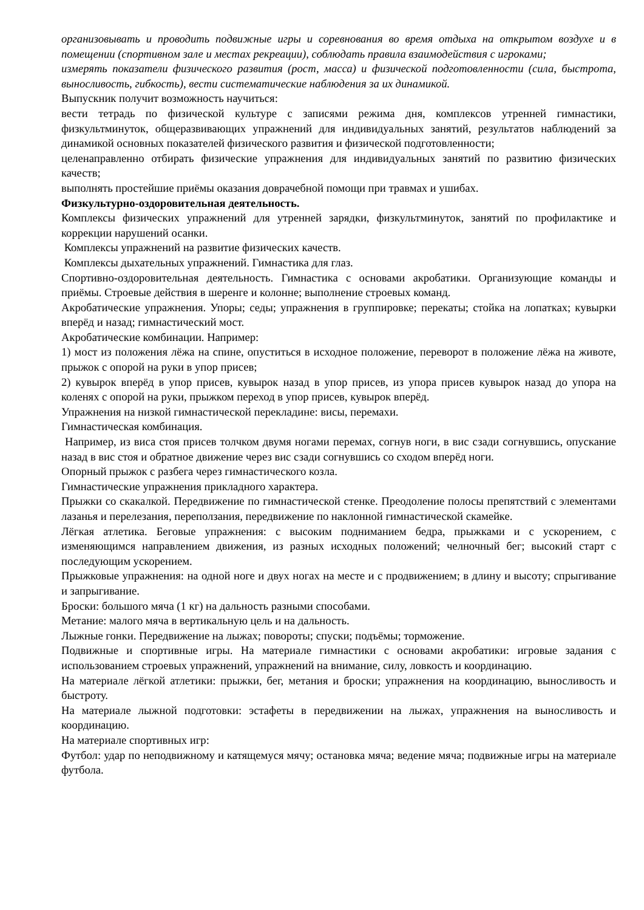организовывать и проводить подвижные игры и соревнования во время отдыха на открытом воздухе и в помещении (спортивном зале и местах рекреации), соблюдать правила взаимодействия с игроками;
измерять показатели физического развития (рост, масса) и физической подготовленности (сила, быстрота, выносливость, гибкость), вести систематические наблюдения за их динамикой.
Выпускник получит возможность научиться:
вести тетрадь по физической культуре с записями режима дня, комплексов утренней гимнастики, физкультминуток, общеразвивающих упражнений для индивидуальных занятий, результатов наблюдений за динамикой основных показателей физического развития и физической подготовленности;
целенаправленно отбирать физические упражнения для индивидуальных занятий по развитию физических качеств;
выполнять простейшие приёмы оказания доврачебной помощи при травмах и ушибах.
Физкультурно-оздоровительная деятельность.
Комплексы физических упражнений для утренней зарядки, физкультминуток, занятий по профилактике и коррекции нарушений осанки.
Комплексы упражнений на развитие физических качеств.
Комплексы дыхательных упражнений. Гимнастика для глаз.
Спортивно-оздоровительная деятельность. Гимнастика с основами акробатики. Организующие команды и приёмы. Строевые действия в шеренге и колонне; выполнение строевых команд.
Акробатические упражнения. Упоры; седы; упражнения в группировке; перекаты; стойка на лопатках; кувырки вперёд и назад; гимнастический мост.
Акробатические комбинации. Например:
1) мост из положения лёжа на спине, опуститься в исходное положение, переворот в положение лёжа на животе, прыжок с опорой на руки в упор присев;
2) кувырок вперёд в упор присев, кувырок назад в упор присев, из упора присев кувырок назад до упора на коленях с опорой на руки, прыжком переход в упор присев, кувырок вперёд.
Упражнения на низкой гимнастической перекладине: висы, перемахи.
Гимнастическая комбинация.
Например, из виса стоя присев толчком двумя ногами перемах, согнув ноги, в вис сзади согнувшись, опускание назад в вис стоя и обратное движение через вис сзади согнувшись со сходом вперёд ноги.
Опорный прыжок с разбега через гимнастического козла.
Гимнастические упражнения прикладного характера.
Прыжки со скакалкой. Передвижение по гимнастической стенке. Преодоление полосы препятствий с элементами лазанья и перелезания, переползания, передвижение по наклонной гимнастической скамейке.
Лёгкая атлетика. Беговые упражнения: с высоким подниманием бедра, прыжками и с ускорением, с изменяющимся направлением движения, из разных исходных положений; челночный бег; высокий старт с последующим ускорением.
Прыжковые упражнения: на одной ноге и двух ногах на месте и с продвижением; в длину и высоту; спрыгивание и запрыгивание.
Броски: большого мяча (1 кг) на дальность разными способами.
Метание: малого мяча в вертикальную цель и на дальность.
Лыжные гонки. Передвижение на лыжах; повороты; спуски; подъёмы; торможение.
Подвижные и спортивные игры. На материале гимнастики с основами акробатики: игровые задания с использованием строевых упражнений, упражнений на внимание, силу, ловкость и координацию.
На материале лёгкой атлетики: прыжки, бег, метания и броски; упражнения на координацию, выносливость и быстроту.
На материале лыжной подготовки: эстафеты в передвижении на лыжах, упражнения на выносливость и координацию.
На материале спортивных игр:
Футбол: удар по неподвижному и катящемуся мячу; остановка мяча; ведение мяча; подвижные игры на материале футбола.